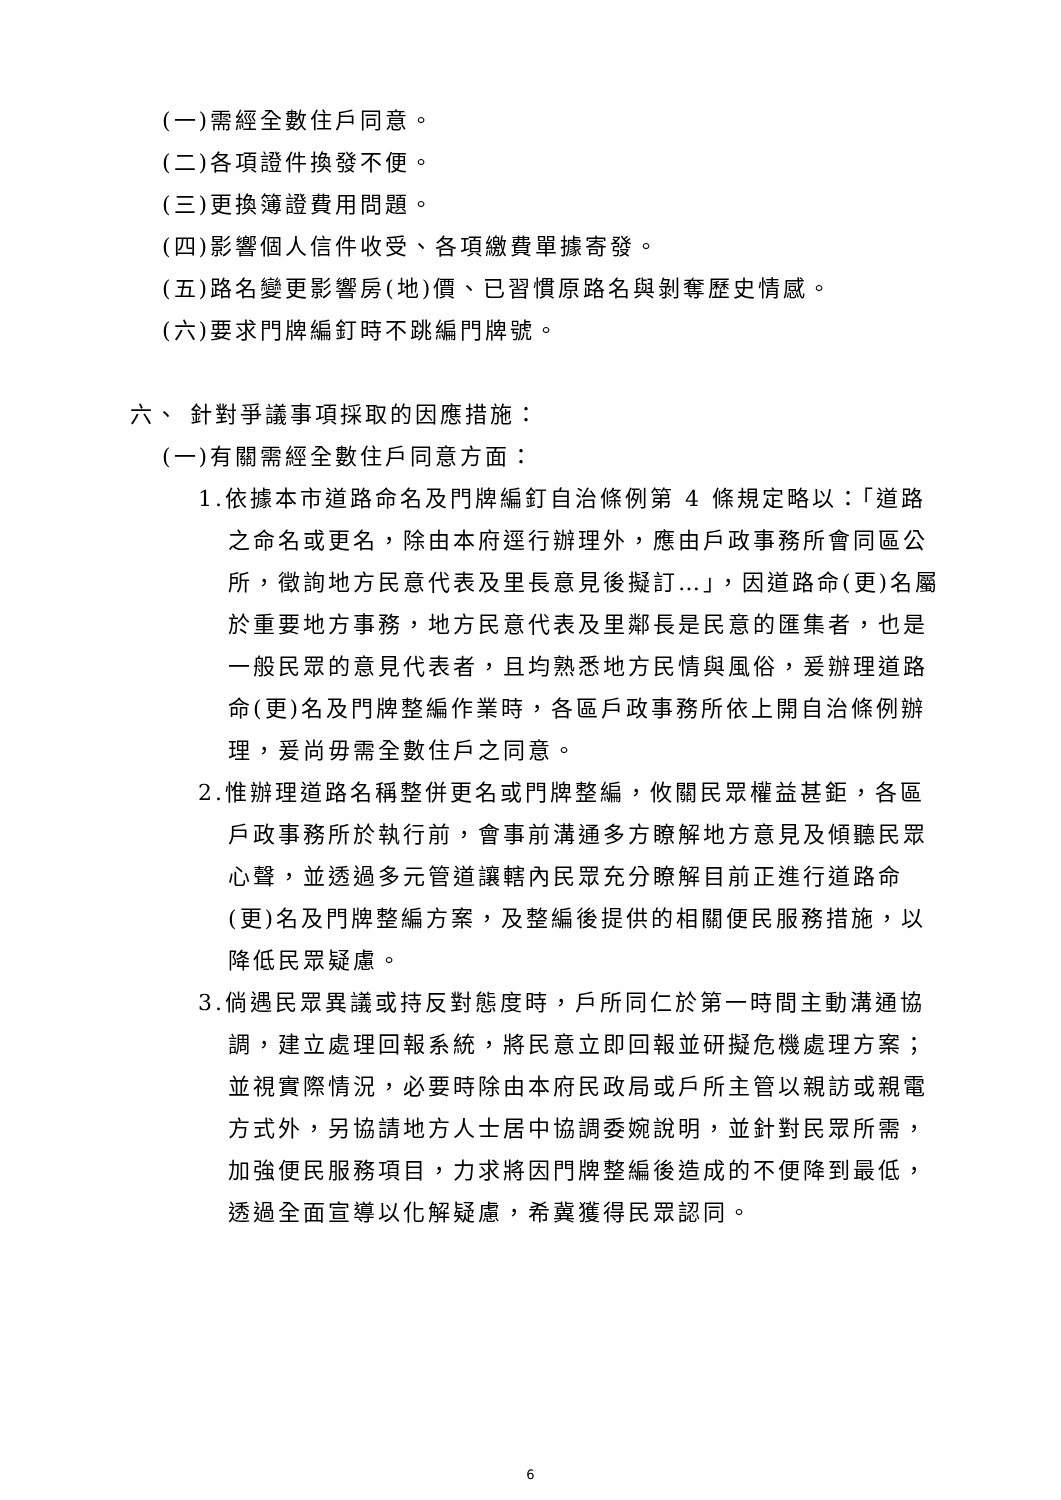(一)需經全數住戶同意。
(二)各項證件換發不便。
(三)更換簿證費用問題。
(四)影響個人信件收受、各項繳費單據寄發。
(五)路名變更影響房(地)價、已習慣原路名與剝奪歷史情感。
(六)要求門牌編釘時不跳編門牌號。
六、 針對爭議事項採取的因應措施：
(一)有關需經全數住戶同意方面：
1.依據本市道路命名及門牌編釘自治條例第 4 條規定略以：「道路之命名或更名，除由本府逕行辦理外，應由戶政事務所會同區公所，徵詢地方民意代表及里長意見後擬訂…」，因道路命(更)名屬於重要地方事務，地方民意代表及里鄰長是民意的匯集者，也是一般民眾的意見代表者，且均熟悉地方民情與風俗，爰辦理道路命(更)名及門牌整編作業時，各區戶政事務所依上開自治條例辦理，爰尚毋需全數住戶之同意。
2.惟辦理道路名稱整併更名或門牌整編，攸關民眾權益甚鉅，各區戶政事務所於執行前，會事前溝通多方瞭解地方意見及傾聽民眾心聲，並透過多元管道讓轄內民眾充分瞭解目前正進行道路命(更)名及門牌整編方案，及整編後提供的相關便民服務措施，以降低民眾疑慮。
3.倘遇民眾異議或持反對態度時，戶所同仁於第一時間主動溝通協調，建立處理回報系統，將民意立即回報並研擬危機處理方案；並視實際情況，必要時除由本府民政局或戶所主管以親訪或親電方式外，另協請地方人士居中協調委婉說明，並針對民眾所需，加強便民服務項目，力求將因門牌整編後造成的不便降到最低，透過全面宣導以化解疑慮，希冀獲得民眾認同。
6